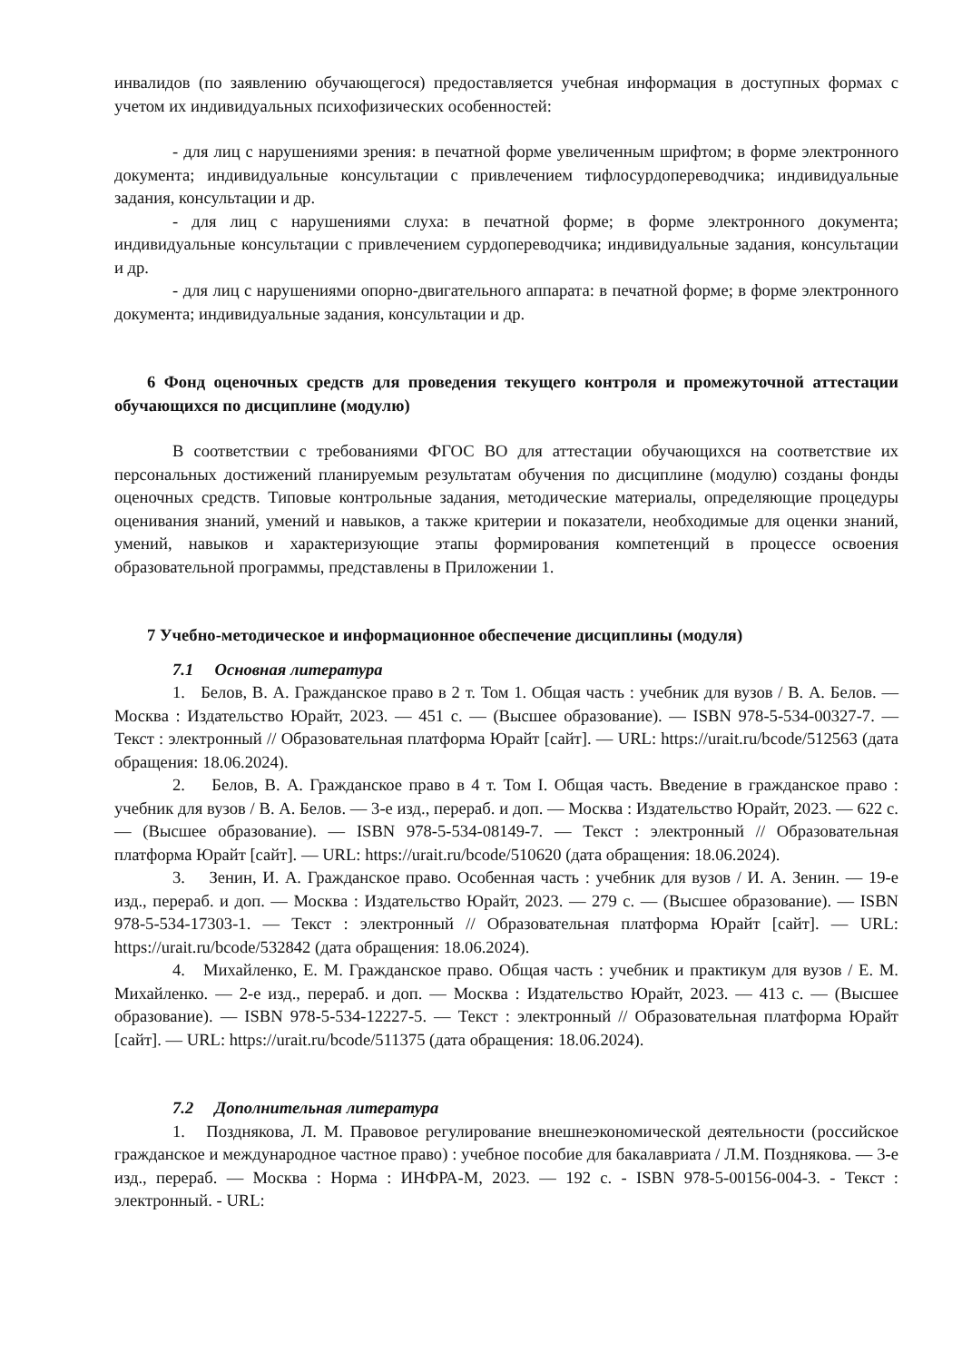инвалидов (по заявлению обучающегося) предоставляется учебная информация в доступных формах с учетом их индивидуальных психофизических особенностей:
- для лиц с нарушениями зрения: в печатной форме увеличенным шрифтом; в форме электронного документа; индивидуальные консультации с привлечением тифлосурдопереводчика; индивидуальные задания, консультации и др.
- для лиц с нарушениями слуха: в печатной форме; в форме электронного документа; индивидуальные консультации с привлечением сурдопереводчика; индивидуальные задания, консультации и др.
- для лиц с нарушениями опорно-двигательного аппарата: в печатной форме; в форме электронного документа; индивидуальные задания, консультации и др.
6 Фонд оценочных средств для проведения текущего контроля и промежуточной аттестации обучающихся по дисциплине (модулю)
В соответствии с требованиями ФГОС ВО для аттестации обучающихся на соответствие их персональных достижений планируемым результатам обучения по дисциплине (модулю) созданы фонды оценочных средств. Типовые контрольные задания, методические материалы, определяющие процедуры оценивания знаний, умений и навыков, а также критерии и показатели, необходимые для оценки знаний, умений, навыков и характеризующие этапы формирования компетенций в процессе освоения образовательной программы, представлены в Приложении 1.
7 Учебно-методическое и информационное обеспечение дисциплины (модуля)
7.1 Основная литература
1. Белов, В. А. Гражданское право в 2 т. Том 1. Общая часть : учебник для вузов / В. А. Белов. — Москва : Издательство Юрайт, 2023. — 451 с. — (Высшее образование). — ISBN 978-5-534-00327-7. — Текст : электронный // Образовательная платформа Юрайт [сайт]. — URL: https://urait.ru/bcode/512563 (дата обращения: 18.06.2024).
2. Белов, В. А. Гражданское право в 4 т. Том I. Общая часть. Введение в гражданское право : учебник для вузов / В. А. Белов. — 3-е изд., перераб. и доп. — Москва : Издательство Юрайт, 2023. — 622 с. — (Высшее образование). — ISBN 978-5-534-08149-7. — Текст : электронный // Образовательная платформа Юрайт [сайт]. — URL: https://urait.ru/bcode/510620 (дата обращения: 18.06.2024).
3. Зенин, И. А. Гражданское право. Особенная часть : учебник для вузов / И. А. Зенин. — 19-е изд., перераб. и доп. — Москва : Издательство Юрайт, 2023. — 279 с. — (Высшее образование). — ISBN 978-5-534-17303-1. — Текст : электронный // Образовательная платформа Юрайт [сайт]. — URL: https://urait.ru/bcode/532842 (дата обращения: 18.06.2024).
4. Михайленко, Е. М. Гражданское право. Общая часть : учебник и практикум для вузов / Е. М. Михайленко. — 2-е изд., перераб. и доп. — Москва : Издательство Юрайт, 2023. — 413 с. — (Высшее образование). — ISBN 978-5-534-12227-5. — Текст : электронный // Образовательная платформа Юрайт [сайт]. — URL: https://urait.ru/bcode/511375 (дата обращения: 18.06.2024).
7.2 Дополнительная литература
1. Позднякова, Л. М. Правовое регулирование внешнеэкономической деятельности (российское гражданское и международное частное право) : учебное пособие для бакалавриата / Л.М. Позднякова. — 3-е изд., перераб. — Москва : Норма : ИНФРА-М, 2023. — 192 с. - ISBN 978-5-00156-004-3. - Текст : электронный. - URL: